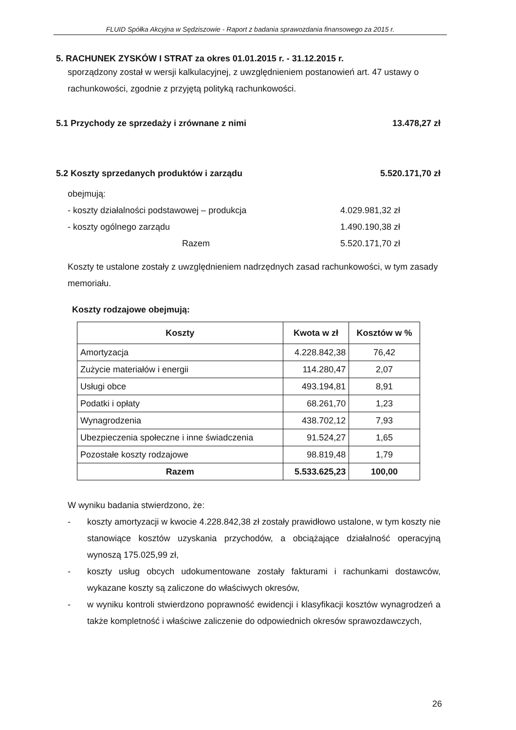FLUID Spółka Akcyjna w Sędziszowie - Raport z badania sprawozdania finansowego za 2015 r.
5. RACHUNEK ZYSKÓW I STRAT za okres 01.01.2015 r. - 31.12.2015 r.
sporządzony został w wersji kalkulacyjnej, z uwzględnieniem postanowień art. 47 ustawy o rachunkowości, zgodnie z przyjętą polityką rachunkowości.
5.1 Przychody ze sprzedaży i zrównane z nimi 13.478,27 zł
5.2 Koszty sprzedanych produktów i zarządu 5.520.171,70 zł
obejmują:
- koszty działalności podstawowej – produkcja 4.029.981,32 zł
- koszty ogólnego zarządu 1.490.190,38 zł
Razem 5.520.171,70 zł
Koszty te ustalone zostały z uwzględnieniem nadrzędnych zasad rachunkowości, w tym zasady memoriału.
Koszty rodzajowe obejmują:
| Koszty | Kwota w zł | Kosztów w % |
| --- | --- | --- |
| Amortyzacja | 4.228.842,38 | 76,42 |
| Zużycie materiałów i energii | 114.280,47 | 2,07 |
| Usługi obce | 493.194,81 | 8,91 |
| Podatki i opłaty | 68.261,70 | 1,23 |
| Wynagrodzenia | 438.702,12 | 7,93 |
| Ubezpieczenia społeczne i inne świadczenia | 91.524,27 | 1,65 |
| Pozostałe koszty rodzajowe | 98.819,48 | 1,79 |
| Razem | 5.533.625,23 | 100,00 |
W wyniku badania stwierdzono, że:
- koszty amortyzacji w kwocie 4.228.842,38 zł zostały prawidłowo ustalone, w tym koszty nie stanowiące kosztów uzyskania przychodów, a obciążające działalność operacyjną wynoszą 175.025,99 zł,
- koszty usług obcych udokumentowane zostały fakturami i rachunkami dostawców, wykazane koszty są zaliczone do właściwych okresów,
- w wyniku kontroli stwierdzono poprawność ewidencji i klasyfikacji kosztów wynagrodzeń a także kompletność i właściwe zaliczenie do odpowiednich okresów sprawozdawczych,
26